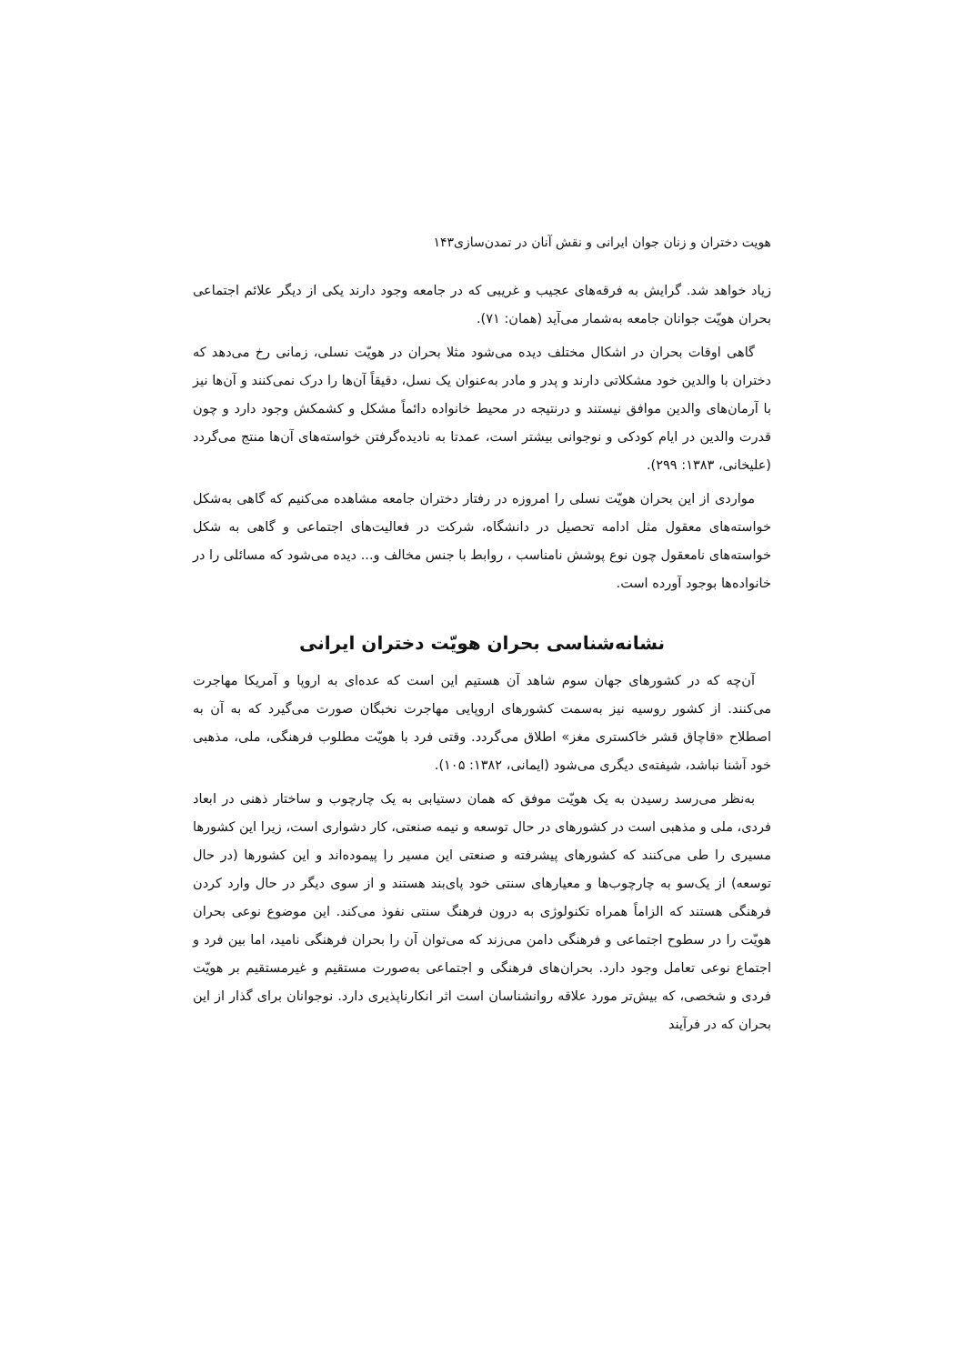هویت دختران و زنان جوان ایرانی و نقش آنان در تمدن‌سازی۱۴۳
زیاد خواهد شد. گرایش به فرقه‌های عجیب و غریبی که در جامعه وجود دارند یکی از دیگر علائم اجتماعی بحران هویّت جوانان جامعه به‌شمار می‌آید (همان: ۷۱).
گاهی اوقات بحران در اشکال مختلف دیده می‌شود مثلا بحران در هویّت نسلی، زمانی رخ می‌دهد که دختران با والدین خود مشکلاتی دارند و پدر و مادر به‌عنوان یک نسل، دقیقاً آن‌ها را درک نمی‌کنند و آن‌ها نیز با آرمان‌های والدین موافق نیستند و درنتیجه در محیط خانواده دائماً مشکل و کشمکش وجود دارد و چون قدرت والدین در ایام کودکی و نوجوانی بیشتر است، عمدتا به نادیده‌گرفتن خواسته‌های آن‌ها منتج می‌گردد (علیخانی، ۱۳۸۳: ۲۹۹).
مواردی از این بحران هویّت نسلی را امروزه در رفتار دختران جامعه مشاهده می‌کنیم که گاهی به‌شکل خواسته‌های معقول مثل ادامه تحصیل در دانشگاه، شرکت در فعالیت‌های اجتماعی و گاهی به شکل خواسته‌های نامعقول چون نوع پوشش نامناسب ، روابط با جنس مخالف و... دیده می‌شود که مسائلی را در خانواده‌ها بوجود آورده است.
نشانه‌شناسی بحران هویّت دختران ایرانی
آن‌چه که در کشورهای جهان سوم شاهد آن هستیم این است که عده‌ای به اروپا و آمریکا مهاجرت می‌کنند. از کشور روسیه نیز به‌سمت کشورهای اروپایی مهاجرت نخبگان صورت می‌گیرد که به آن به اصطلاح «قاچاق قشر خاکستری مغز» اطلاق می‌گردد. وقتی فرد با هویّت مطلوب فرهنگی، ملی، مذهبی خود آشنا نباشد، شیفته‌ی دیگری می‌شود (ایمانی، ۱۳۸۲: ۱۰۵).
به‌نظر می‌رسد رسیدن به یک هویّت موفق که همان دستیابی به یک چارچوب و ساختار ذهنی در ابعاد فردی، ملی و مذهبی است در کشورهای در حال توسعه و نیمه صنعتی، کار دشواری است، زیرا این کشورها مسیری را طی می‌کنند که کشورهای پیشرفته و صنعتی این مسیر را پیموده‌اند و این کشورها (در حال توسعه) از یک‌سو به چارچوب‌ها و معیارهای سنتی خود پای‌بند هستند و از سوی دیگر در حال وارد کردن فرهنگی هستند که الزاماً همراه تکنولوژی به درون فرهنگ سنتی نفوذ می‌کند. این موضوع نوعی بحران هویّت را در سطوح اجتماعی و فرهنگی دامن می‌زند که می‌توان آن را بحران فرهنگی نامید، اما بین فرد و اجتماع نوعی تعامل وجود دارد. بحران‌های فرهنگی و اجتماعی به‌صورت مستقیم و غیرمستقیم بر هویّت فردی و شخصی، که بیش‌تر مورد علاقه روانشناسان است اثر انکارناپذیری دارد. نوجوانان برای گذار از این بحران که در فرآیند